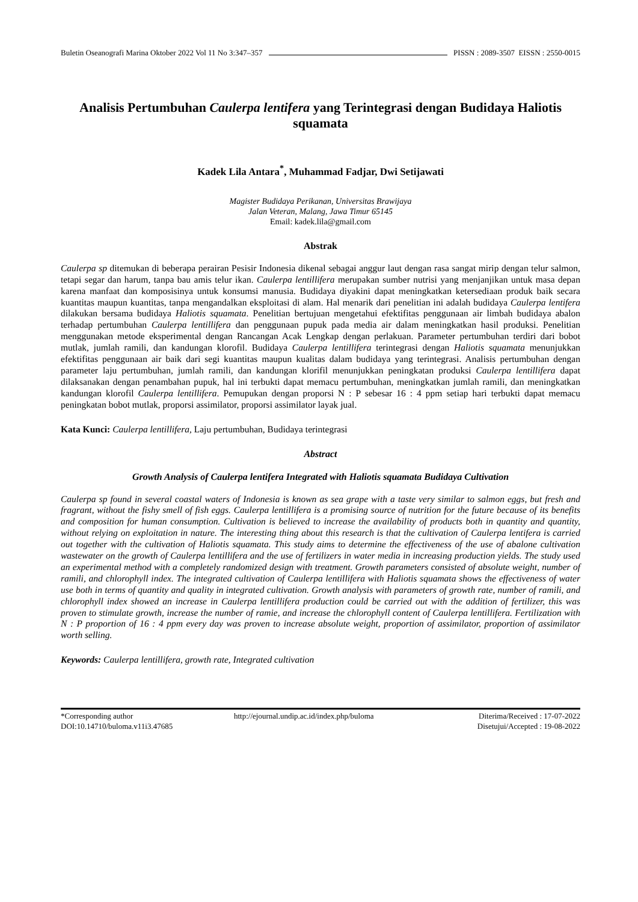Buletin Oseanografi Marina Oktober 2022 Vol 11 No 3:347–357 PISSN : 2089-3507 EISSN : 2550-0015
Analisis Pertumbuhan Caulerpa lentifera yang Terintegrasi dengan Budidaya Haliotis squamata
Kadek Lila Antara<sup>*</sup>, Muhammad Fadjar, Dwi Setijawati
Magister Budidaya Perikanan, Universitas Brawijaya
Jalan Veteran, Malang, Jawa Timur 65145
Email: kadek.lila@gmail.com
Abstrak
Caulerpa sp ditemukan di beberapa perairan Pesisir Indonesia dikenal sebagai anggur laut dengan rasa sangat mirip dengan telur salmon, tetapi segar dan harum, tanpa bau amis telur ikan. Caulerpa lentillifera merupakan sumber nutrisi yang menjanjikan untuk masa depan karena manfaat dan komposisinya untuk konsumsi manusia. Budidaya diyakini dapat meningkatkan ketersediaan produk baik secara kuantitas maupun kuantitas, tanpa mengandalkan eksploitasi di alam. Hal menarik dari penelitian ini adalah budidaya Caulerpa lentifera dilakukan bersama budidaya Haliotis squamata. Penelitian bertujuan mengetahui efektifitas penggunaan air limbah budidaya abalon terhadap pertumbuhan Caulerpa lentillifera dan penggunaan pupuk pada media air dalam meningkatkan hasil produksi. Penelitian menggunakan metode eksperimental dengan Rancangan Acak Lengkap dengan perlakuan. Parameter pertumbuhan terdiri dari bobot mutlak, jumlah ramili, dan kandungan klorofil. Budidaya Caulerpa lentillifera terintegrasi dengan Haliotis squamata menunjukkan efektifitas penggunaan air baik dari segi kuantitas maupun kualitas dalam budidaya yang terintegrasi. Analisis pertumbuhan dengan parameter laju pertumbuhan, jumlah ramili, dan kandungan klorifil menunjukkan peningkatan produksi Caulerpa lentillifera dapat dilaksanakan dengan penambahan pupuk, hal ini terbukti dapat memacu pertumbuhan, meningkatkan jumlah ramili, dan meningkatkan kandungan klorofil Caulerpa lentillifera. Pemupukan dengan proporsi N : P sebesar 16 : 4 ppm setiap hari terbukti dapat memacu peningkatan bobot mutlak, proporsi assimilator, proporsi assimilator layak jual.
Kata Kunci: Caulerpa lentillifera, Laju pertumbuhan, Budidaya terintegrasi
Abstract
Growth Analysis of Caulerpa lentifera Integrated with Haliotis squamata Budidaya Cultivation
Caulerpa sp found in several coastal waters of Indonesia is known as sea grape with a taste very similar to salmon eggs, but fresh and fragrant, without the fishy smell of fish eggs. Caulerpa lentillifera is a promising source of nutrition for the future because of its benefits and composition for human consumption. Cultivation is believed to increase the availability of products both in quantity and quantity, without relying on exploitation in nature. The interesting thing about this research is that the cultivation of Caulerpa lentifera is carried out together with the cultivation of Haliotis squamata. This study aims to determine the effectiveness of the use of abalone cultivation wastewater on the growth of Caulerpa lentillifera and the use of fertilizers in water media in increasing production yields. The study used an experimental method with a completely randomized design with treatment. Growth parameters consisted of absolute weight, number of ramili, and chlorophyll index. The integrated cultivation of Caulerpa lentillifera with Haliotis squamata shows the effectiveness of water use both in terms of quantity and quality in integrated cultivation. Growth analysis with parameters of growth rate, number of ramili, and chlorophyll index showed an increase in Caulerpa lentillifera production could be carried out with the addition of fertilizer, this was proven to stimulate growth, increase the number of ramie, and increase the chlorophyll content of Caulerpa lentillifera. Fertilization with N : P proportion of 16 : 4 ppm every day was proven to increase absolute weight, proportion of assimilator, proportion of assimilator worth selling.
Keywords: Caulerpa lentillifera, growth rate, Integrated cultivation
*Corresponding author
DOI:10.14710/buloma.v11i3.47685
http://ejournal.undip.ac.id/index.php/buloma
Diterima/Received : 17-07-2022
Disetujui/Accepted : 19-08-2022